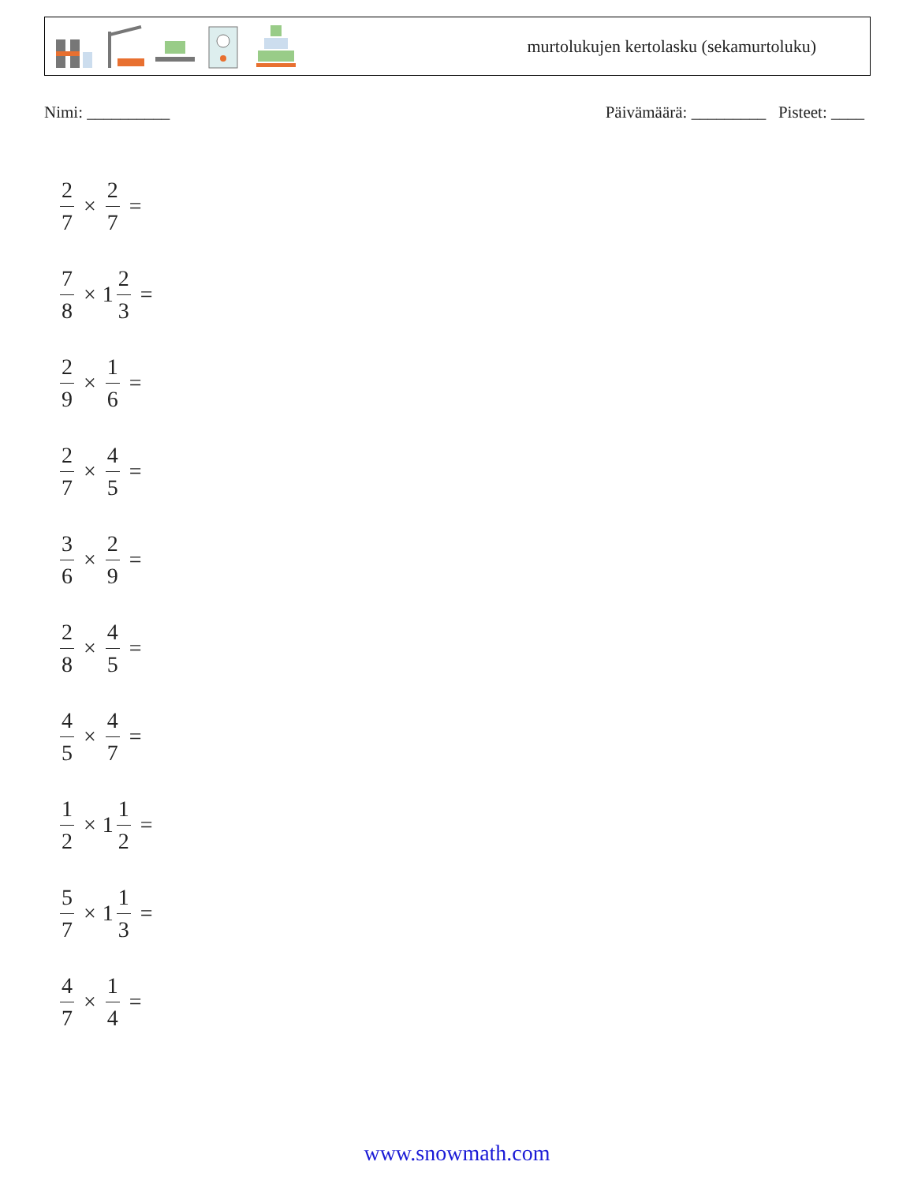murtolukujen kertolasku (sekamurtoluku)
Nimi: __________ Päivämäärä: _________ Pisteet: ____
2 7 × 2 7 =
7 8 × 1 2 3 =
2 9 × 1 6 =
2 7 × 4 5 =
3 6 × 2 9 =
2 8 × 4 5 =
4 5 × 4 7 =
1 2 × 1 1 2 =
5 7 × 1 1 3 =
4 7 × 1 4 =
www.snowmath.com